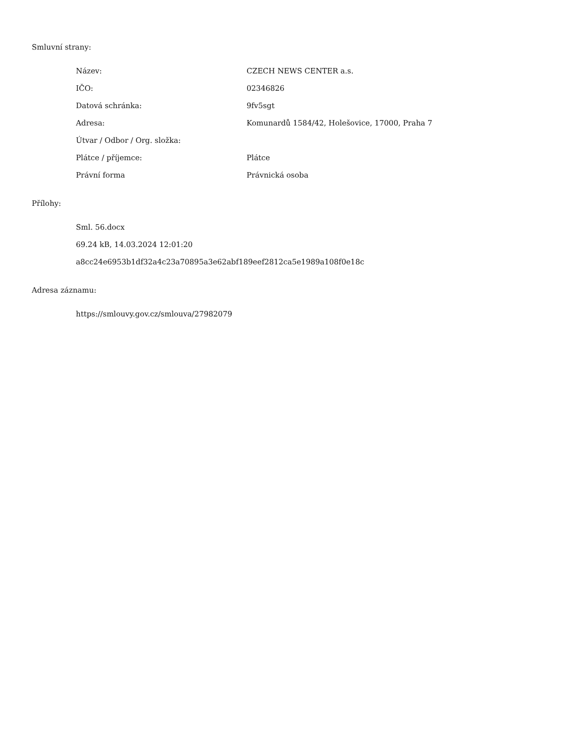Smluvní strany:
| Název: | CZECH NEWS CENTER a.s. |
| IČO: | 02346826 |
| Datová schránka: | 9fv5sgt |
| Adresa: | Komunardů 1584/42, Holešovice, 17000, Praha 7 |
| Útvar / Odbor / Org. složka: | |
| Plátce / příjemce: | Plátce |
| Právní forma | Právnická osoba |
Přílohy:
Sml. 56.docx
69.24 kB, 14.03.2024 12:01:20
a8cc24e6953b1df32a4c23a70895a3e62abf189eef2812ca5e1989a108f0e18c
Adresa záznamu:
https://smlouvy.gov.cz/smlouva/27982079